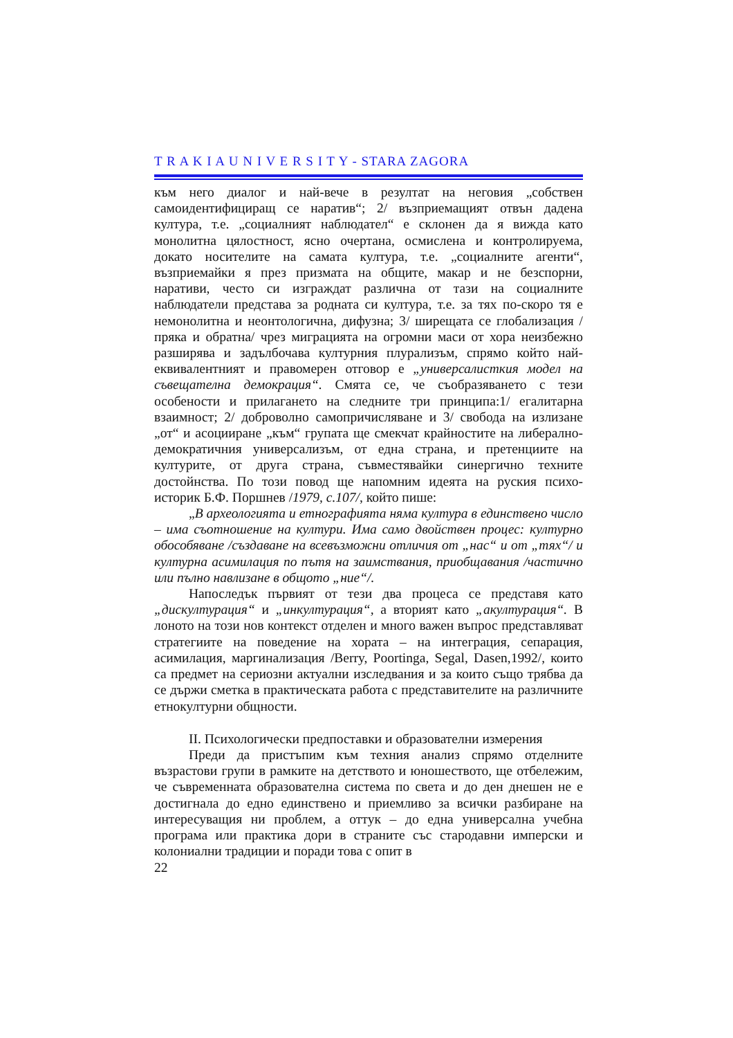T R A K I A U N I V E R S I T Y - STARA ZAGORA
към него диалог и най-вече в резултат на неговия „собствен самоидентифициращ се наратив“; 2/ възприемащият отвън дадена култура, т.е. „социалният наблюдател“ е склонен да я вижда като монолитна цялостност, ясно очертана, осмислена и контролируема, докато носителите на самата култура, т.е. „социалните агенти“, възприемайки я през призмата на общите, макар и не безспорни, наративи, често си изграждат различна от тази на социалните наблюдатели представа за родната си култура, т.е. за тях по-скоро тя е немонолитна и неонтологична, дифузна; 3/ ширещата се глобализация /пряка и обратна/ чрез миграцията на огромни маси от хора неизбежно разширява и задълбочава културния плурализъм, спрямо който най-еквивалентният и правомерен отговор е „универсалисткия модел на съвещателна демокрация“. Смята се, че съобразяването с тези особености и прилагането на следните три принципа:1/ егалитарна взаимност; 2/ доброволно самопричисляване и 3/ свобода на излизане „от“ и асоцииране „към“ групата ще смекчат крайностите на либерално-демократичния универсализъм, от една страна, и претенциите на културите, от друга страна, съвместявайки синергично техните достойнства. По този повод ще напомним идеята на руския психо-историк Б.Ф. Поршнев /1979, с.107/, който пише:
„В археологията и етнографията няма култура в единствено число – има съотношение на култури. Има само двойствен процес: културно обособяване /създаване на всевъзможни отличия от „нас“ и от „тях“/ и културна асимилация по пътя на заимствания, приобщавания /частично или пълно навлизане в общото „ние“/.
Напоследък първият от тези два процеса се представя като „дискултурация“ и „инкултурация“, а вторият като „акултурация“. В лоното на този нов контекст отделен и много важен въпрос представляват стратегиите на поведение на хората – на интеграция, сепарация, асимилация, маргинализация /Berry, Poortinga, Segal, Dasen,1992/, които са предмет на сериозни актуални изследвания и за които също трябва да се държи сметка в практическата работа с представителите на различните етнокултурни общности.
II. Психологически предпоставки и образователни измерения
Преди да пристъпим към техния анализ спрямо отделните възрастови групи в рамките на детството и юношеството, ще отбележим, че съвременната образователна система по света и до ден днешен не е достигнала до едно единствено и приемливо за всички разбиране на интересуващия ни проблем, а оттук – до една универсална учебна програма или практика дори в страните със стародавни имперски и колониални традиции и поради това с опит в
22